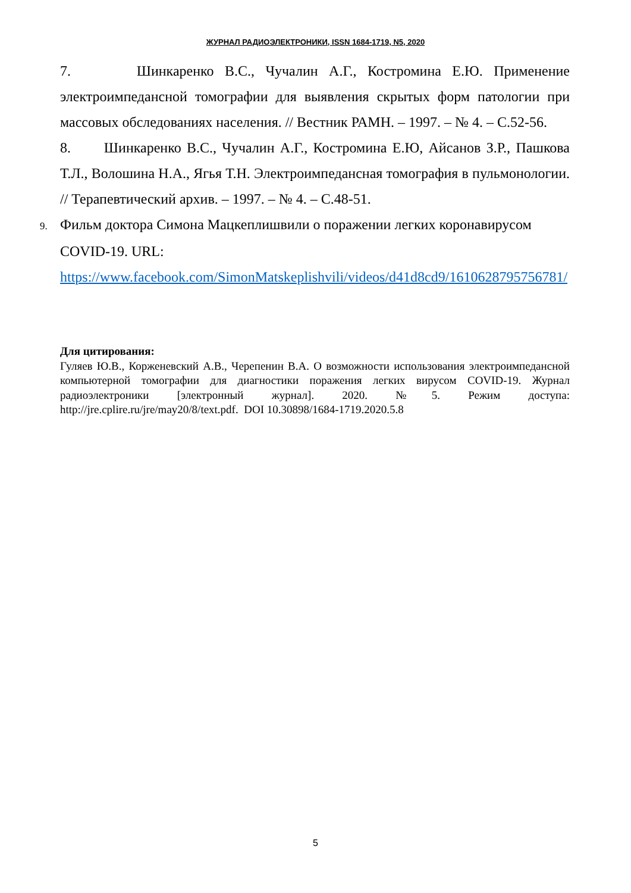ЖУРНАЛ РАДИОЭЛЕКТРОНИКИ, ISSN 1684-1719, N5, 2020
7. Шинкаренко В.С., Чучалин А.Г., Костромина Е.Ю. Применение электроимпедансной томографии для выявления скрытых форм патологии при массовых обследованиях населения. // Вестник РАМН. – 1997. – № 4. – С.52-56.
8. Шинкаренко В.С., Чучалин А.Г., Костромина Е.Ю, Айсанов З.Р., Пашкова Т.Л., Волошина Н.А., Ягья Т.Н. Электроимпедансная томография в пульмонологии. // Терапевтический архив. – 1997. – № 4. – С.48-51.
9. Фильм доктора Симона Мацкеплишвили о поражении легких коронавирусом
COVID-19. URL:
https://www.facebook.com/SimonMatskeplishvili/videos/d41d8cd9/1610628795756781/
Для цитирования:
Гуляев Ю.В., Корженевский А.В., Черепенин В.А. О возможности использования электроимпедансной компьютерной томографии для диагностики поражения легких вирусом COVID-19. Журнал радиоэлектроники [электронный журнал]. 2020. №5. Режим доступа: http://jre.cplire.ru/jre/may20/8/text.pdf. DOI 10.30898/1684-1719.2020.5.8
5